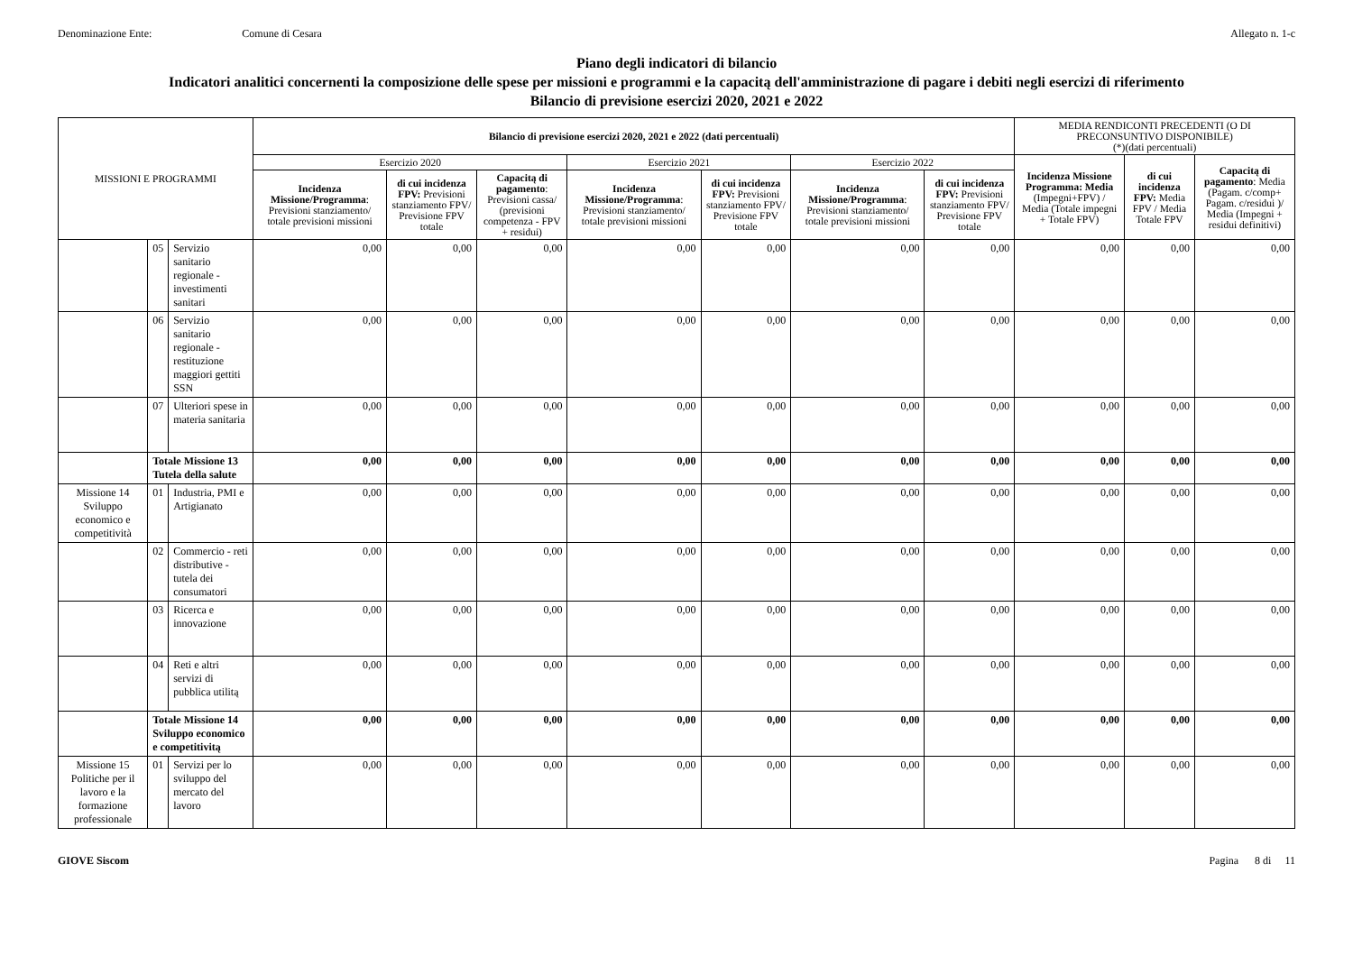Denominazione Ente: Comune di Cesara
Allegato n. 1-c
Piano degli indicatori di bilancio
Indicatori analitici concernenti la composizione delle spese per missioni e programmi e la capacitą dell'amministrazione di pagare i debiti negli esercizi di riferimento
Bilancio di previsione esercizi 2020, 2021 e 2022
| MISSIONI E PROGRAMMI | | | Bilancio di previsione esercizi 2020, 2021 e 2022 (dati percentuali) | | | | | | | MEDIA RENDICONTI PRECEDENTI (O DI PRECONSUNTIVO DISPONIBILE) (*)(dati percentuali) | | |
| --- | --- | --- | --- | --- | --- | --- | --- | --- | --- | --- | --- | --- |
| | | | Esercizio 2020 | | | Esercizio 2021 | | Esercizio 2022 | | Incidenza Missione Programma: Media (Impegni+FPV) / Media (Totale impegni + Totale FPV) | di cui incidenza FPV: Media FPV / Media Totale FPV | Capacitą di pagamento : Media (Pagam. c/comp+ Pagam. c/residui )/ Media (Impegni + residui definitivi) |
| | | | Incidenza Missione/Programma : Previsioni stanziamento/ totale previsioni missioni | di cui incidenza FPV: Previsioni stanziamento FPV/ Previsione FPV totale | Capacitą di pagamento : Previsioni cassa/ (previsioni competenza - FPV + residui) | Incidenza Missione/Programma : Previsioni stanziamento/ totale previsioni missioni | di cui incidenza FPV: Previsioni stanziamento FPV/ Previsione FPV totale | Incidenza Missione/Programma : Previsioni stanziamento/ totale previsioni missioni | di cui incidenza FPV: Previsioni stanziamento FPV/ Previsione FPV totale | | | |
| | 05 | Servizio sanitario regionale - investimenti sanitari | 0,00 | 0,00 | 0,00 | 0,00 | 0,00 | 0,00 | 0,00 | 0,00 | 0,00 | 0,00 |
| | 06 | Servizio sanitario regionale - restituzione maggiori gettiti SSN | 0,00 | 0,00 | 0,00 | 0,00 | 0,00 | 0,00 | 0,00 | 0,00 | 0,00 | 0,00 |
| | 07 | Ulteriori spese in materia sanitaria | 0,00 | 0,00 | 0,00 | 0,00 | 0,00 | 0,00 | 0,00 | 0,00 | 0,00 | 0,00 |
| | Totale Missione 13 Tutela della salute | | 0,00 | 0,00 | 0,00 | 0,00 | 0,00 | 0,00 | 0,00 | 0,00 | 0,00 | 0,00 |
| Missione 14 Sviluppo economico e competitività | 01 | Industria, PMI e Artigianato | 0,00 | 0,00 | 0,00 | 0,00 | 0,00 | 0,00 | 0,00 | 0,00 | 0,00 | 0,00 |
| | 02 | Commercio - reti distributive - tutela dei consumatori | 0,00 | 0,00 | 0,00 | 0,00 | 0,00 | 0,00 | 0,00 | 0,00 | 0,00 | 0,00 |
| | 03 | Ricerca e innovazione | 0,00 | 0,00 | 0,00 | 0,00 | 0,00 | 0,00 | 0,00 | 0,00 | 0,00 | 0,00 |
| | 04 | Reti e altri servizi di pubblica utilitą | 0,00 | 0,00 | 0,00 | 0,00 | 0,00 | 0,00 | 0,00 | 0,00 | 0,00 | 0,00 |
| | Totale Missione 14 Sviluppo economico e competitivitą | | 0,00 | 0,00 | 0,00 | 0,00 | 0,00 | 0,00 | 0,00 | 0,00 | 0,00 | 0,00 |
| Missione 15 Politiche per il lavoro e la formazione professionale | 01 | Servizi per lo sviluppo del mercato del lavoro | 0,00 | 0,00 | 0,00 | 0,00 | 0,00 | 0,00 | 0,00 | 0,00 | 0,00 | 0,00 |
GIOVE Siscom Pagina 8 di 11